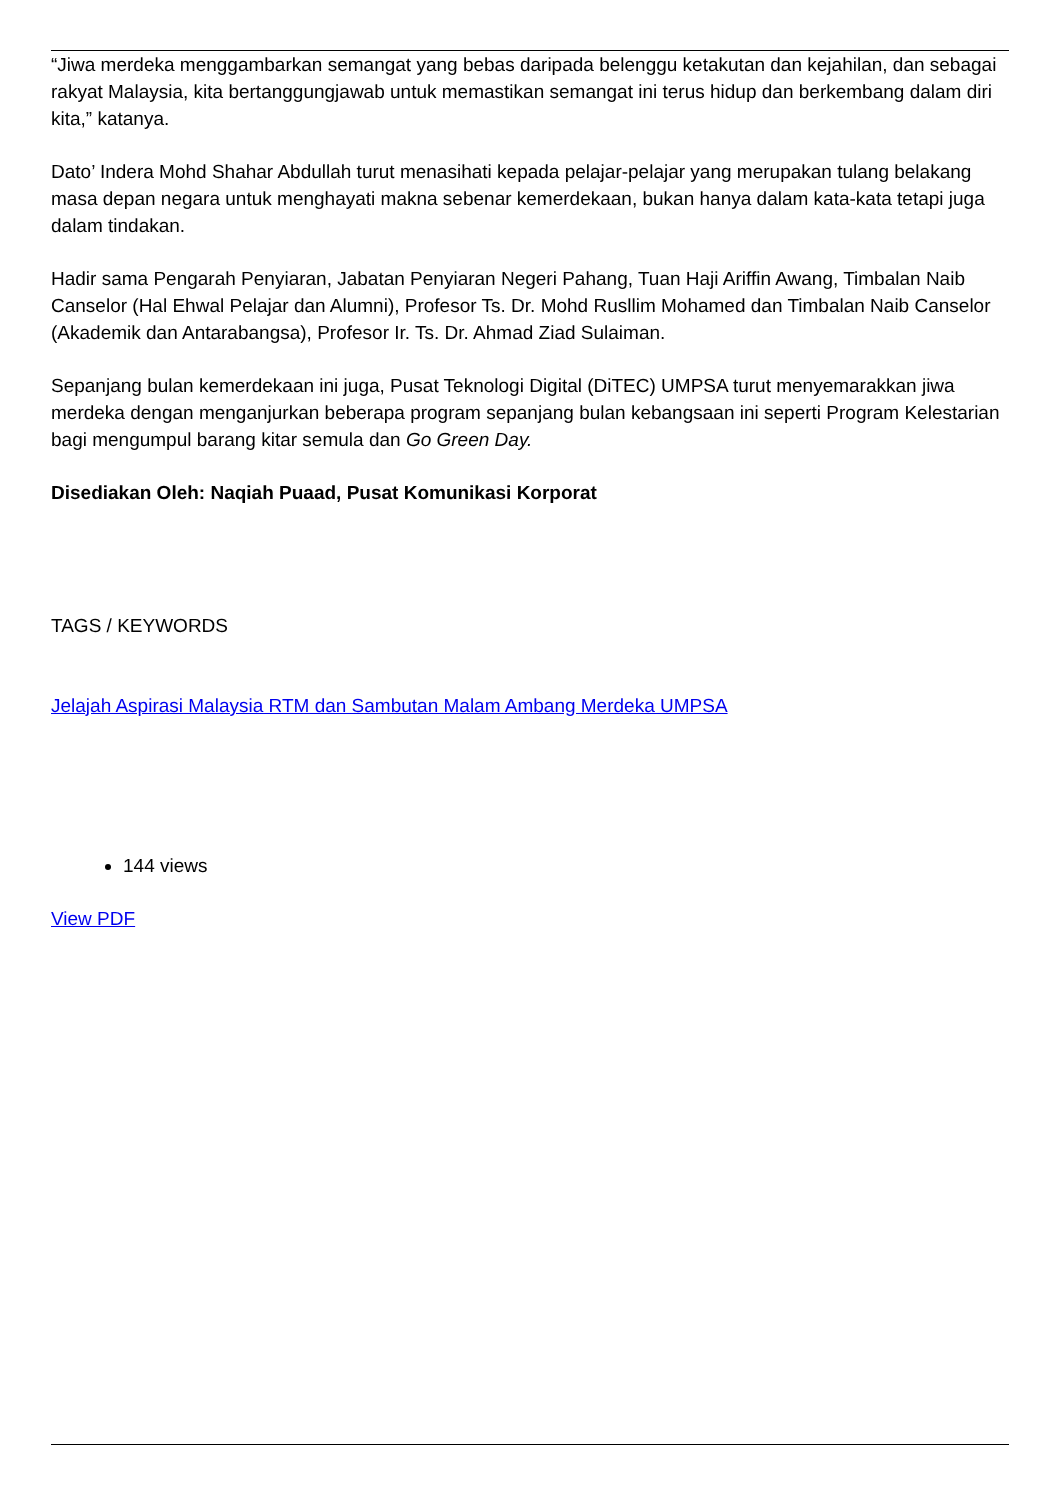“Jiwa merdeka menggambarkan semangat yang bebas daripada belenggu ketakutan dan kejahilan, dan sebagai rakyat Malaysia, kita bertanggungjawab untuk memastikan semangat ini terus hidup dan berkembang dalam diri kita,” katanya.
Dato’ Indera Mohd Shahar Abdullah turut menasihati kepada pelajar-pelajar yang merupakan tulang belakang masa depan negara untuk menghayati makna sebenar kemerdekaan, bukan hanya dalam kata-kata tetapi juga dalam tindakan.
Hadir sama Pengarah Penyiaran, Jabatan Penyiaran Negeri Pahang, Tuan Haji Ariffin Awang, Timbalan Naib Canselor (Hal Ehwal Pelajar dan Alumni), Profesor Ts. Dr. Mohd Rusllim Mohamed dan Timbalan Naib Canselor (Akademik dan Antarabangsa), Profesor Ir. Ts. Dr. Ahmad Ziad Sulaiman.
Sepanjang bulan kemerdekaan ini juga, Pusat Teknologi Digital (DiTEC) UMPSA turut menyemarakkan jiwa merdeka dengan menganjurkan beberapa program sepanjang bulan kebangsaan ini seperti Program Kelestarian bagi mengumpul barang kitar semula dan Go Green Day.
Disediakan Oleh: Naqiah Puaad, Pusat Komunikasi Korporat
TAGS / KEYWORDS
Jelajah Aspirasi Malaysia RTM dan Sambutan Malam Ambang Merdeka UMPSA
144 views
View PDF